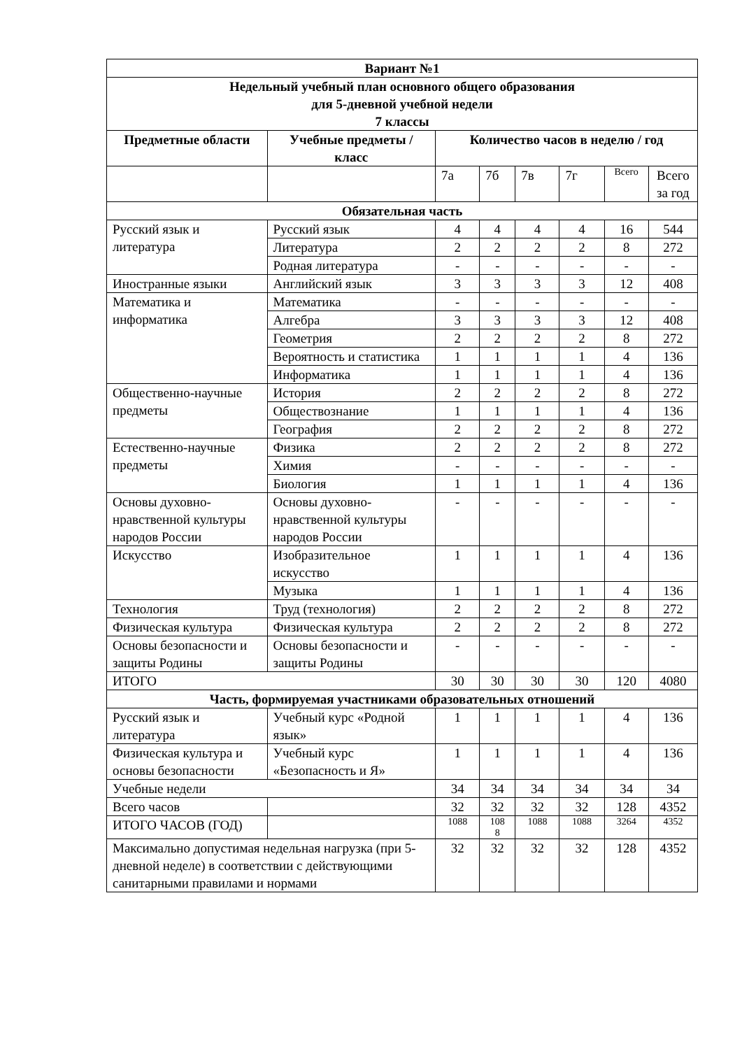| Вариант №1 | | | | | | | |
| --- | --- | --- | --- | --- | --- | --- | --- |
| Недельный учебный план основного общего образования для 5-дневной учебной недели 7 классы | | | | | | | |
| Предметные области | Учебные предметы / класс | Количество часов в неделю / год | | | | | |
| | | 7а | 7б | 7в | 7г | Всего | Всего за год |
| Обязательная часть | | | | | | | |
| Русский язык и литература | Русский язык | 4 | 4 | 4 | 4 | 16 | 544 |
| | Литература | 2 | 2 | 2 | 2 | 8 | 272 |
| | Родная литература | - | - | - | - | - | - |
| Иностранные языки | Английский язык | 3 | 3 | 3 | 3 | 12 | 408 |
| Математика и информатика | Математика | - | - | - | - | - | - |
| | Алгебра | 3 | 3 | 3 | 3 | 12 | 408 |
| | Геометрия | 2 | 2 | 2 | 2 | 8 | 272 |
| | Вероятность и статистика | 1 | 1 | 1 | 1 | 4 | 136 |
| | Информатика | 1 | 1 | 1 | 1 | 4 | 136 |
| Общественно-научные предметы | История | 2 | 2 | 2 | 2 | 8 | 272 |
| | Обществознание | 1 | 1 | 1 | 1 | 4 | 136 |
| | География | 2 | 2 | 2 | 2 | 8 | 272 |
| Естественно-научные предметы | Физика | 2 | 2 | 2 | 2 | 8 | 272 |
| | Химия | - | - | - | - | - | - |
| | Биология | 1 | 1 | 1 | 1 | 4 | 136 |
| Основы духовно-нравственной культуры народов России | Основы духовно-нравственной культуры народов России | - | - | - | - | - | - |
| Искусство | Изобразительное искусство | 1 | 1 | 1 | 1 | 4 | 136 |
| | Музыка | 1 | 1 | 1 | 1 | 4 | 136 |
| Технология | Труд (технология) | 2 | 2 | 2 | 2 | 8 | 272 |
| Физическая культура | Физическая культура | 2 | 2 | 2 | 2 | 8 | 272 |
| Основы безопасности и защиты Родины | Основы безопасности и защиты Родины | - | - | - | - | - | - |
| ИТОГО | | 30 | 30 | 30 | 30 | 120 | 4080 |
| Часть, формируемая участниками образовательных отношений | | | | | | | |
| Русский язык и литература | Учебный курс «Родной язык» | 1 | 1 | 1 | 1 | 4 | 136 |
| Физическая культура и основы безопасности | Учебный курс «Безопасность и Я» | 1 | 1 | 1 | 1 | 4 | 136 |
| Учебные недели | | 34 | 34 | 34 | 34 | 34 | 34 |
| Всего часов | | 32 | 32 | 32 | 32 | 128 | 4352 |
| ИТОГО ЧАСОВ (ГОД) | | 1088 | 108 8 | 1088 | 1088 | 3264 | 4352 |
| Максимально допустимая недельная нагрузка (при 5-дневной неделе) в соответствии с действующими санитарными правилами и нормами | | 32 | 32 | 32 | 32 | 128 | 4352 |